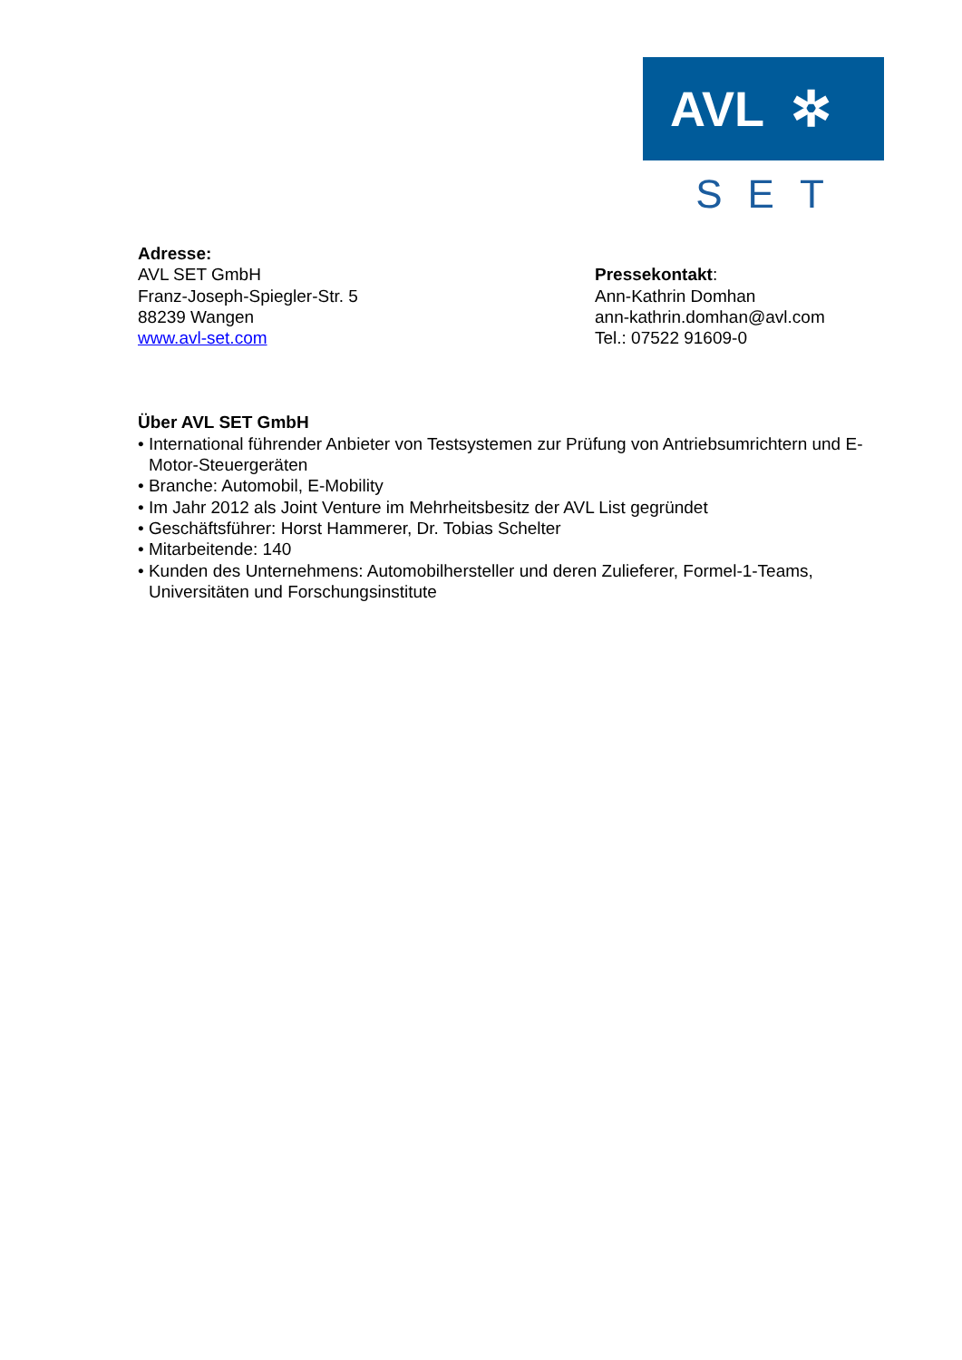AVL ✲
SET
Adresse:
AVL SET GmbH
Franz-Joseph-Spiegler-Str. 5
88239 Wangen
www.avl-set.com
Pressekontakt:
Ann-Kathrin Domhan
ann-kathrin.domhan@avl.com
Tel.: 07522 91609-0
Über AVL SET GmbH
• International führender Anbieter von Testsystemen zur Prüfung von Antriebsumrichtern und E-Motor-Steuergeräten
• Branche: Automobil, E-Mobility
• Im Jahr 2012 als Joint Venture im Mehrheitsbesitz der AVL List gegründet
• Geschäftsführer: Horst Hammerer, Dr. Tobias Schelter
• Mitarbeitende: 140
• Kunden des Unternehmens: Automobilhersteller und deren Zulieferer, Formel-1-Teams, Universitäten und Forschungsinstitute